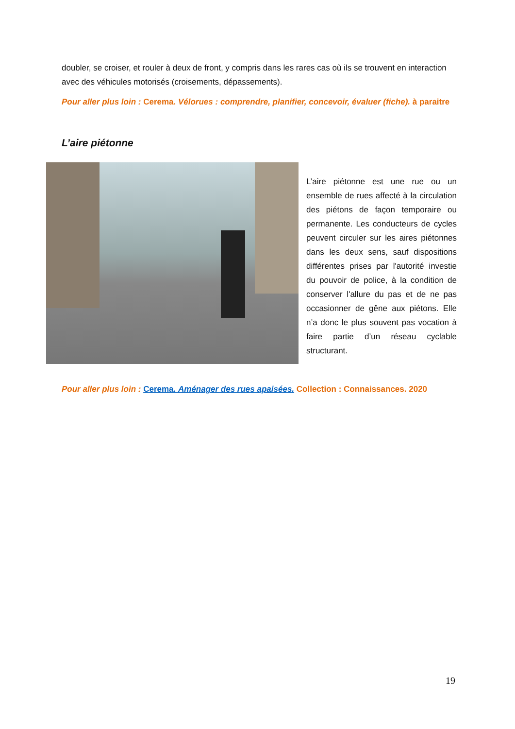doubler, se croiser, et rouler à deux de front, y compris dans les rares cas où ils se trouvent en interaction avec des véhicules motorisés (croisements, dépassements).
Pour aller plus loin : Cerema. Vélorues : comprendre, planifier, concevoir, évaluer (fiche). à paraitre
L’aire piétonne
L’aire piétonne est une rue ou un ensemble de rues affecté à la circulation des piétons de façon temporaire ou permanente. Les conducteurs de cycles peuvent circuler sur les aires piétonnes dans les deux sens, sauf dispositions différentes prises par l'autorité investie du pouvoir de police, à la condition de conserver l'allure du pas et de ne pas occasionner de gêne aux piétons. Elle n’a donc le plus souvent pas vocation à faire partie d’un réseau cyclable structurant.
Pour aller plus loin : Cerema. Aménager des rues apaisées. Collection : Connaissances. 2020
19